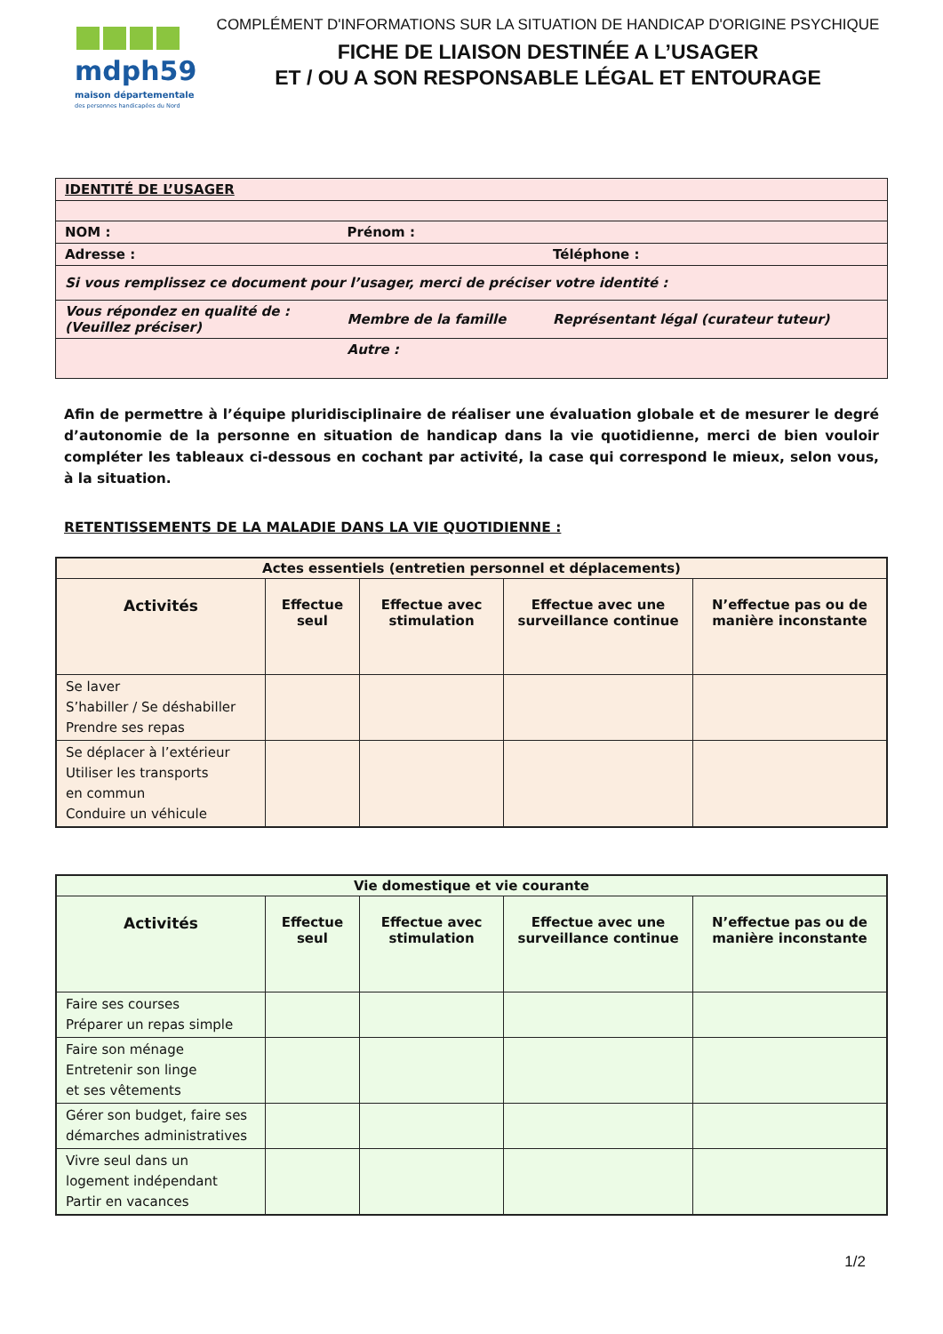mdph59
maison départementale
des personnes handicapées du Nord
COMPLÉMENT D'INFORMATIONS SUR LA SITUATION DE HANDICAP D'ORIGINE PSYCHIQUE
FICHE DE LIAISON DESTINÉE A L’USAGER
ET / OU A SON RESPONSABLE LÉGAL ET ENTOURAGE
| IDENTITÉ DE L’USAGER | | |
| NOM : | Prénom : | |
| Adresse : | | Téléphone : |
| Si vous remplissez ce document pour l’usager, merci de préciser votre identité : | | |
| Vous répondez en qualité de : (Veuillez préciser) | Membre de la famille | Représentant légal (curateur tuteur) |
| | Autre : | |
Afin de permettre à l’équipe pluridisciplinaire de réaliser une évaluation globale et de mesurer le degré d’autonomie de la personne en situation de handicap dans la vie quotidienne, merci de bien vouloir compléter les tableaux ci-dessous en cochant par activité, la case qui correspond le mieux, selon vous, à la situation.
RETENTISSEMENTS DE LA MALADIE DANS LA VIE QUOTIDIENNE :
| Actes essentiels (entretien personnel et déplacements) | | | | |
| --- | --- | --- | --- | --- |
| Activités | Effectue seul | Effectue avec stimulation | Effectue avec une surveillance continue | N’effectue pas ou de manière inconstante |
| Se laver S’habiller / Se déshabiller Prendre ses repas | | | | |
| Se déplacer à l’extérieur Utiliser les transports en commun Conduire un véhicule | | | | |
| Vie domestique et vie courante | | | | |
| --- | --- | --- | --- | --- |
| Activités | Effectue seul | Effectue avec stimulation | Effectue avec une surveillance continue | N’effectue pas ou de manière inconstante |
| Faire ses courses Préparer un repas simple | | | | |
| Faire son ménage Entretenir son linge et ses vêtements | | | | |
| Gérer son budget, faire ses démarches administratives | | | | |
| Vivre seul dans un logement indépendant Partir en vacances | | | | |
1/2